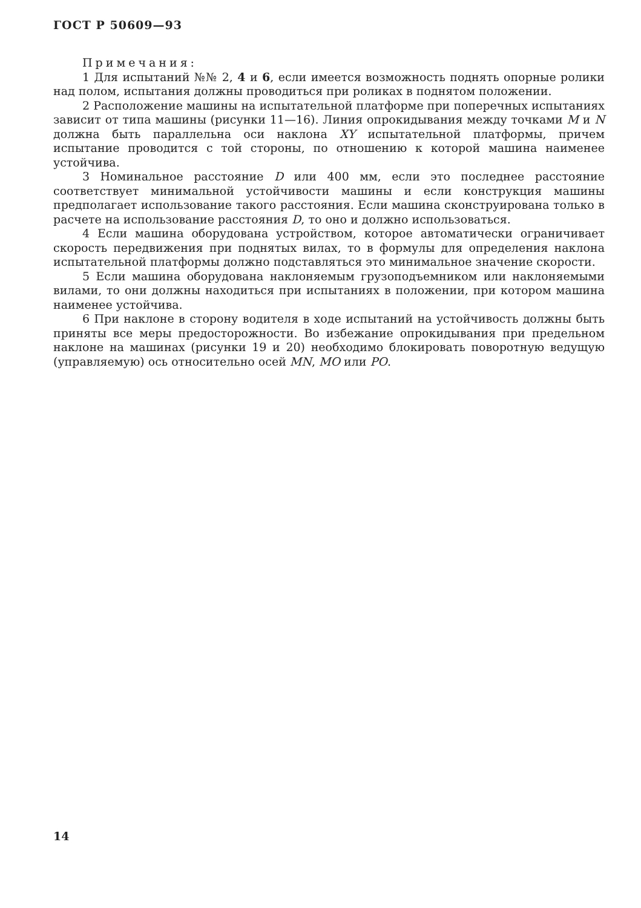ГОСТ Р 50609—93
Примечания:
1 Для испытаний №№ 2, 4 и 6, если имеется возможность поднять опорные ролики над полом, испытания должны проводиться при роликах в поднятом положении.
2 Расположение машины на испытательной платформе при поперечных испытаниях зависит от типа машины (рисунки 11—16). Линия опрокидывания между точками M и N должна быть параллельна оси наклона XY испытательной платформы, причем испытание проводится с той стороны, по отношению к которой машина наименее устойчива.
3 Номинальное расстояние D или 400 мм, если это последнее расстояние соответствует минимальной устойчивости машины и если конструкция машины предполагает использование такого расстояния. Если машина сконструирована только в расчете на использование расстояния D, то оно и должно использоваться.
4 Если машина оборудована устройством, которое автоматически ограничивает скорость передвижения при поднятых вилах, то в формулы для определения наклона испытательной платформы должно подставляться это минимальное значение скорости.
5 Если машина оборудована наклоняемым грузоподъемником или наклоняемыми вилами, то они должны находиться при испытаниях в положении, при котором машина наименее устойчива.
6 При наклоне в сторону водителя в ходе испытаний на устойчивость должны быть приняты все меры предосторожности. Во избежание опрокидывания при предельном наклоне на машинах (рисунки 19 и 20) необходимо блокировать поворотную ведущую (управляемую) ось относительно осей MN, MO или PO.
14